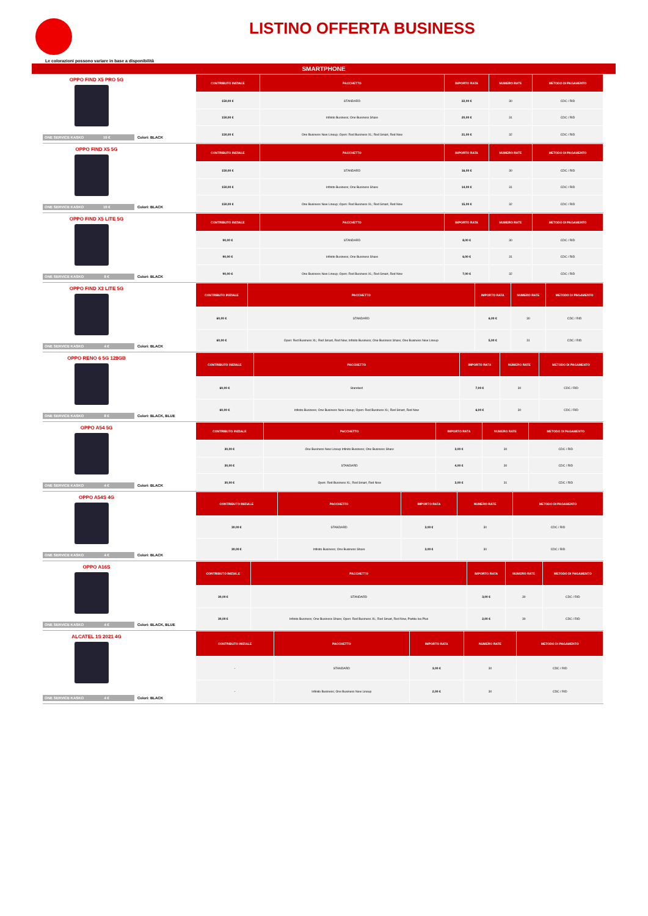LISTINO OFFERTA BUSINESS
Le colorazioni possono variare in base a disponibilità
SMARTPHONE
OPPO FIND X5 PRO 5G
| CONTRIBUTO INIZIALE | PACCHETTO | IMPORTO RATA | NUMERO RATE | METODO DI PAGAMENTO |
| --- | --- | --- | --- | --- |
| 150,00 € | STANDARD | 22,00 € | 30 | CDC / RID |
| 150,00 € | Infinito Business; One Business Share | 20,00 € | 31 | CDC / RID |
| 150,00 € | One Business New Lineup; Open: Red Business XL; Red Smart, Red Now | 21,00 € | 32 | CDC / RID |
ONE SERVICE KASKO 10 € Colori: BLACK
OPPO FIND X5 5G
| CONTRIBUTO INIZIALE | PACCHETTO | IMPORTO RATA | NUMERO RATE | METODO DI PAGAMENTO |
| --- | --- | --- | --- | --- |
| 150,00 € | STANDARD | 16,00 € | 30 | CDC / RID |
| 150,00 € | Infinito Business; One Business Share | 14,00 € | 31 | CDC / RID |
| 150,00 € | One Business New Lineup; Open: Red Business XL; Red Smart, Red Now | 15,00 € | 32 | CDC / RID |
ONE SERVICE KASKO 10 € Colori: BLACK
OPPO FIND X5 LITE 5G
| CONTRIBUTO INIZIALE | PACCHETTO | IMPORTO RATA | NUMERO RATE | METODO DI PAGAMENTO |
| --- | --- | --- | --- | --- |
| 90,00 € | STANDARD | 8,00 € | 30 | CDC / RID |
| 90,00 € | Infinito Business; One Business Share | 6,00 € | 31 | CDC / RID |
| 90,00 € | One Business New Lineup; Open: Red Business XL; Red Smart, Red Now | 7,00 € | 32 | CDC / RID |
ONE SERVICE KASKO 8 € Colori: BLACK
OPPO FIND X3 LITE 5G
| CONTRIBUTO INIZIALE | PACCHETTO | IMPORTO RATA | NUMERO RATE | METODO DI PAGAMENTO |
| --- | --- | --- | --- | --- |
| 60,00 € | STANDARD | 6,00 € | 30 | CDC / RID |
| 60,00 € | Open: Red Business XL; Red Smart, Red Now; Infinito Business; One Business Share; One Business New Lineup | 5,00 € | 31 | CDC / RID |
ONE SERVICE KASKO 4 € Colori: BLACK
OPPO RENO 6 5G 128GB
| CONTRIBUTO INIZIALE | PACCHETTO | IMPORTO RATA | NUMERO RATE | METODO DI PAGAMENTO |
| --- | --- | --- | --- | --- |
| 60,00 € | Standard | 7,00 € | 30 | CDC / RID |
| 60,00 € | Infinito Business; One Business New Lineup; Open: Red Business XL; Red Smart, Red Now | 6,00 € | 30 | CDC / RID |
ONE SERVICE KASKO 8 € Colori: BLACK, BLUE
OPPO A54 5G
| CONTRIBUTO INIZIALE | PACCHETTO | IMPORTO RATA | NUMERO RATE | METODO DI PAGAMENTO |
| --- | --- | --- | --- | --- |
| 30,00 € | One Business New Lineup Infinito Business; One Business Share | 3,00 € | 30 | CDC / RID |
| 30,00 € | STANDARD | 4,00 € | 30 | CDC / RID |
| 30,00 € | Open: Red Business XL; Red Smart, Red Now | 3,00 € | 31 | CDC / RID |
ONE SERVICE KASKO 4 € Colori: BLACK
OPPO A54S 4G
| CONTRIBUTO INIZIALE | PACCHETTO | IMPORTO RATA | NUMERO RATE | METODO DI PAGAMENTO |
| --- | --- | --- | --- | --- |
| 30,00 € | STANDARD | 3,00 € | 30 | CDC / RID |
| 30,00 € | Infinito Business; One Business Share | 3,00 € | 30 | CDC / RID |
ONE SERVICE KASKO 4 € Colori: BLACK
OPPO A16S
| CONTRIBUTO INIZIALE | PACCHETTO | IMPORTO RATA | NUMERO RATE | METODO DI PAGAMENTO |
| --- | --- | --- | --- | --- |
| 30,00 € | STANDARD | 3,00 € | 30 | CDC / RID |
| 30,00 € | Infinito Business; One Business Share; Open: Red Business XL; Red Smart, Red Now, Partita Iva Plus | 2,00 € | 30 | CDC / RID |
ONE SERVICE KASKO 4 € Colori: BLACK, BLUE
ALCATEL 1S 2021 4G
| CONTRIBUTO INIZIALE | PACCHETTO | IMPORTO RATA | NUMERO RATE | METODO DI PAGAMENTO |
| --- | --- | --- | --- | --- |
| - | STANDARD | 3,00 € | 30 | CDC / RID |
| - | Infinito Business; One Business New Lineup | 2,00 € | 30 | CDC / RID |
ONE SERVICE KASKO 4 € Colori: BLACK